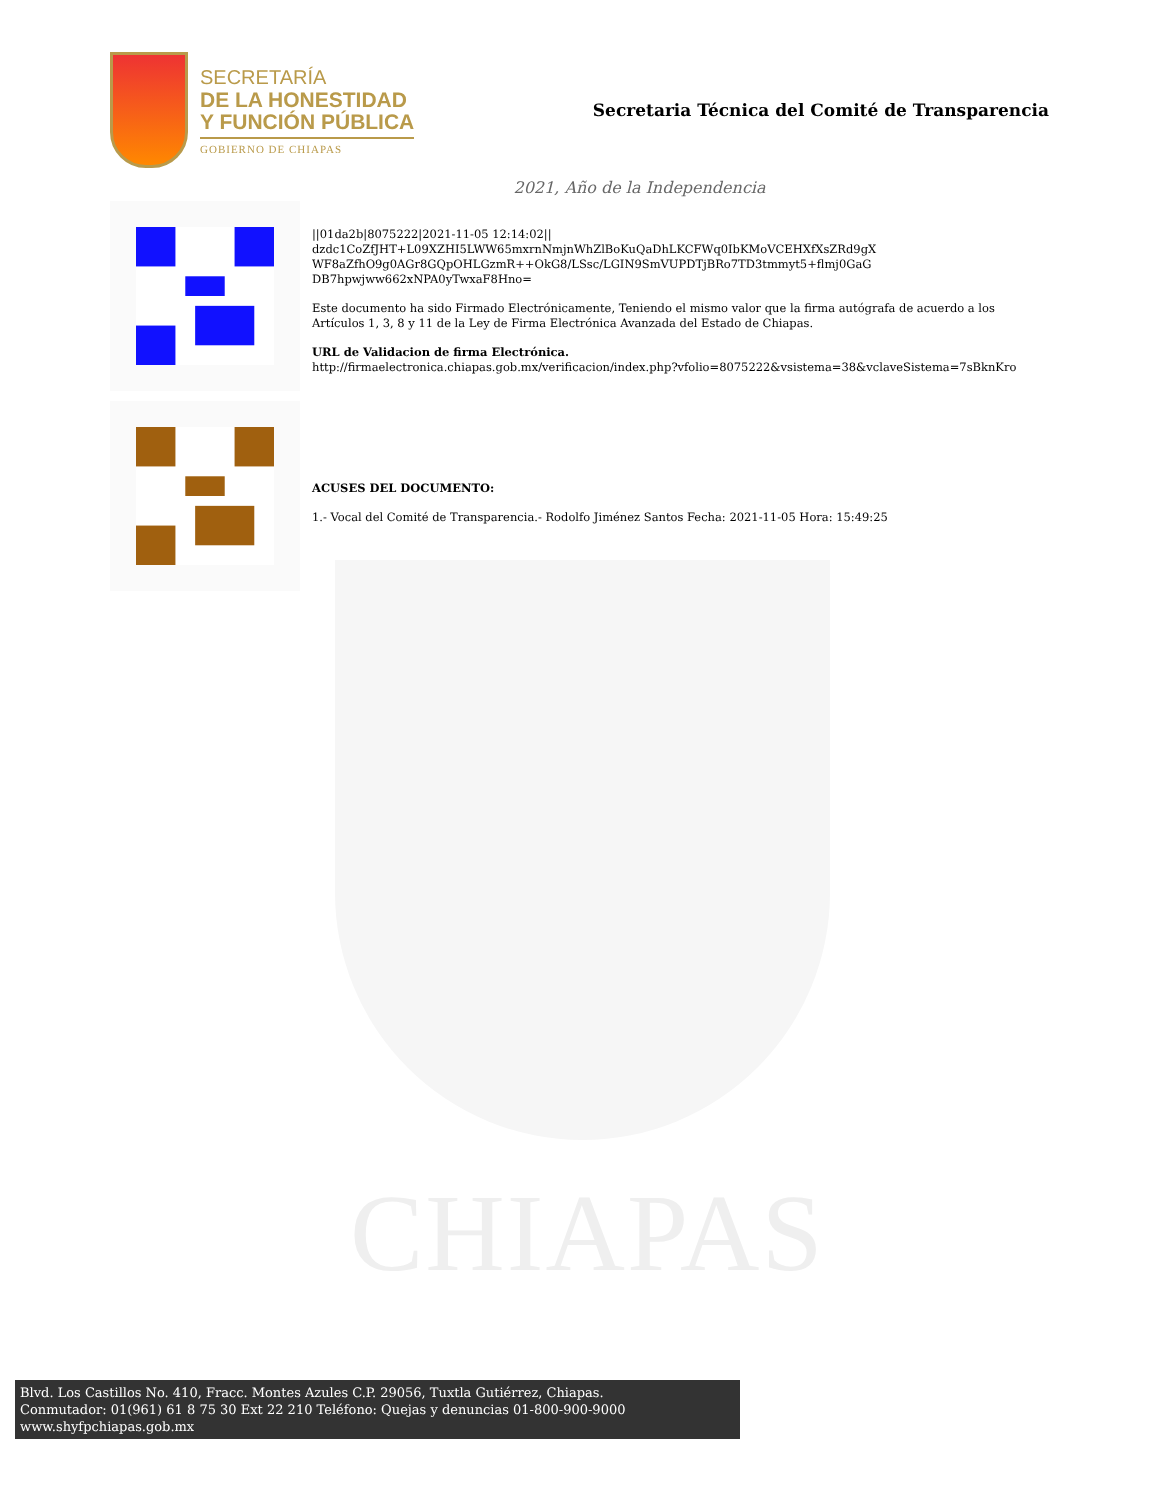CHIAPAS
SECRETARÍA
DE LA HONESTIDAD
Y FUNCIÓN PÚBLICA
GOBIERNO DE CHIAPAS
Secretaria Técnica del Comité de Transparencia
2021, Año de la Independencia
||01da2b|8075222|2021-11-05 12:14:02||
dzdc1CoZfJHT+L09XZHI5LWW65mxrnNmjnWhZlBoKuQaDhLKCFWq0IbKMoVCEHXfXsZRd9gX
WF8aZfhO9g0AGr8GQpOHLGzmR++OkG8/LSsc/LGIN9SmVUPDTjBRo7TD3tmmyt5+flmj0GaG
DB7hpwjww662xNPA0yTwxaF8Hno=
Este documento ha sido Firmado Electrónicamente, Teniendo el mismo valor que la firma autógrafa de acuerdo a los Artículos 1, 3, 8 y 11 de la Ley de Firma Electrónica Avanzada del Estado de Chiapas.
URL de Validacion de firma Electrónica.
http://firmaelectronica.chiapas.gob.mx/verificacion/index.php?vfolio=8075222&vsistema=38&vclaveSistema=7sBknKro
ACUSES DEL DOCUMENTO:
1.- Vocal del Comité de Transparencia.- Rodolfo Jiménez Santos Fecha: 2021-11-05 Hora: 15:49:25
Blvd. Los Castillos No. 410, Fracc. Montes Azules C.P. 29056, Tuxtla Gutiérrez, Chiapas.
Conmutador: 01(961) 61 8 75 30 Ext 22 210 Teléfono: Quejas y denuncias 01-800-900-9000
www.shyfpchiapas.gob.mx